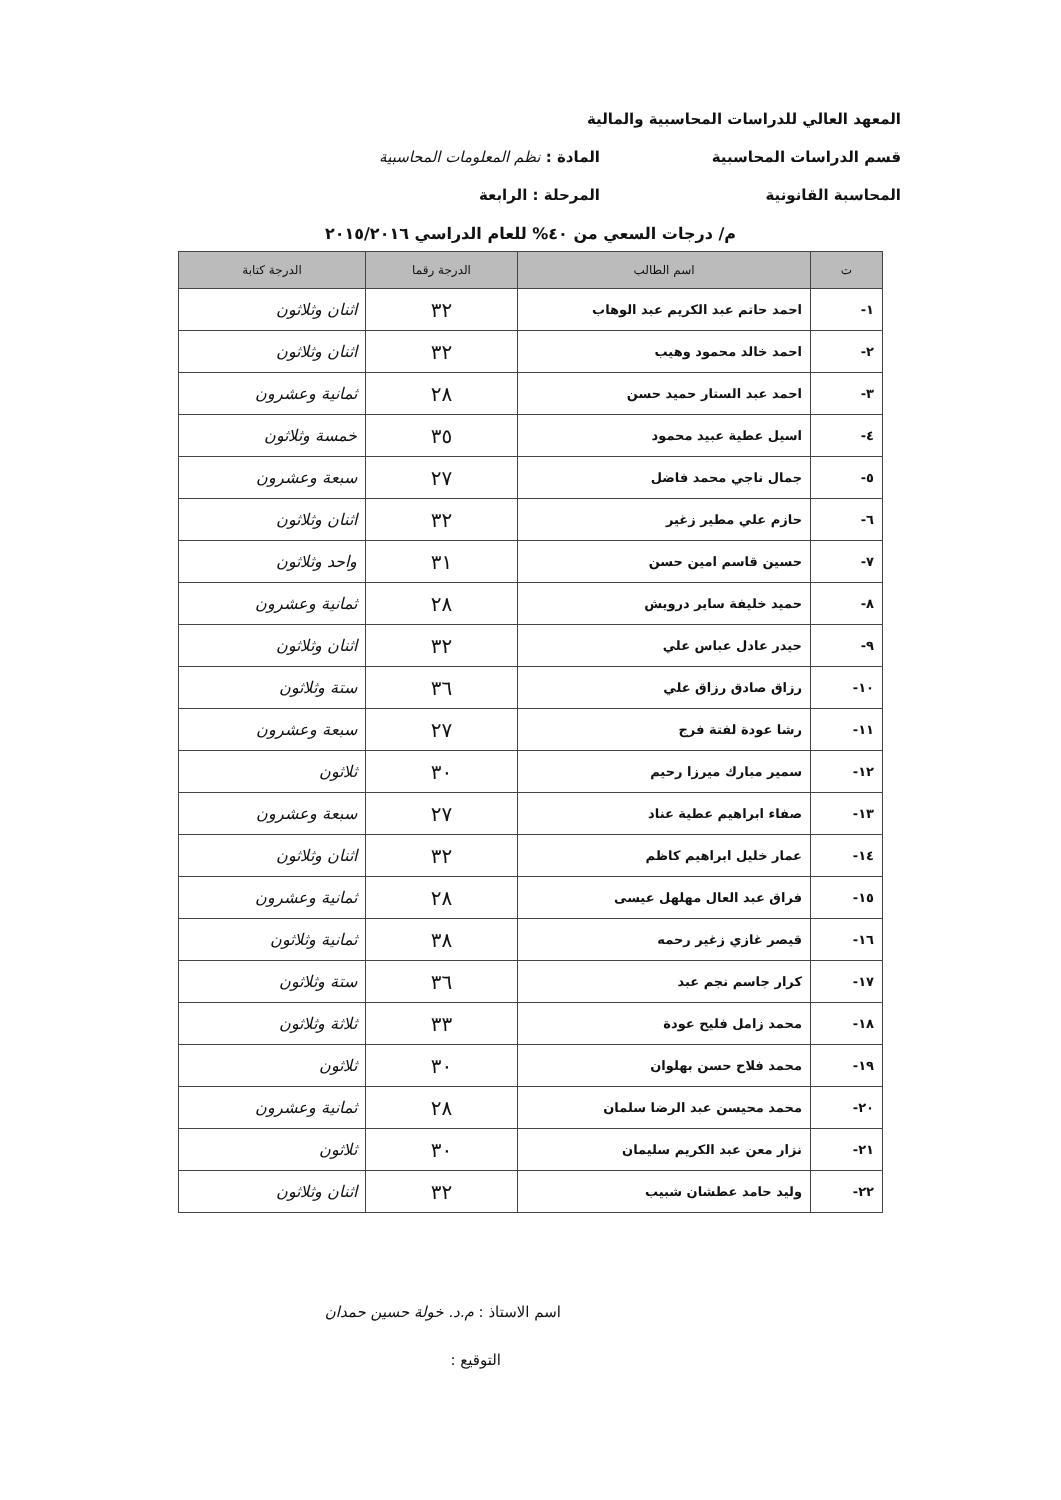المعهد العالي للدراسات المحاسبية والمالية
قسم الدراسات المحاسبية المادة : نظم المعلومات المحاسبية
المحاسبة القانونية المرحلة : الرابعة
م/ درجات السعي من ٤٠% للعام الدراسي ٢٠١٥/٢٠١٦
| ت | اسم الطالب | الدرجة رقما | الدرجة كتابة |
| --- | --- | --- | --- |
| ١- | احمد حاتم عبد الكريم عبد الوهاب | ٣٢ | اثنان وثلاثون |
| ٢- | احمد خالد محمود وهيب | ٣٢ | اثنان وثلاثون |
| ٣- | احمد عبد الستار حميد حسن | ٢٨ | ثمانية وعشرون |
| ٤- | اسيل عطية عبيد محمود | ٣٥ | خمسة وثلاثون |
| ٥- | جمال ناجي محمد فاضل | ٢٧ | سبعة وعشرون |
| ٦- | حازم علي مطير زغير | ٣٢ | اثنان وثلاثون |
| ٧- | حسين قاسم امين حسن | ٣١ | واحد وثلاثون |
| ٨- | حميد خليفة ساير درويش | ٢٨ | ثمانية وعشرون |
| ٩- | حيدر عادل عباس علي | ٣٢ | اثنان وثلاثون |
| ١٠- | رزاق صادق رزاق علي | ٣٦ | ستة وثلاثون |
| ١١- | رشا عودة لفتة فرج | ٢٧ | سبعة وعشرون |
| ١٢- | سمير مبارك ميرزا رحيم | ٣٠ | ثلاثون |
| ١٣- | صفاء ابراهيم عطية عناد | ٢٧ | سبعة وعشرون |
| ١٤- | عمار خليل ابراهيم كاظم | ٣٢ | اثنان وثلاثون |
| ١٥- | فراق عبد العال مهلهل عيسى | ٢٨ | ثمانية وعشرون |
| ١٦- | قيصر غازي زغير رحمه | ٣٨ | ثمانية وثلاثون |
| ١٧- | كرار جاسم نجم عبد | ٣٦ | ستة وثلاثون |
| ١٨- | محمد زامل فليح عودة | ٣٣ | ثلاثة وثلاثون |
| ١٩- | محمد فلاح حسن بهلوان | ٣٠ | ثلاثون |
| ٢٠- | محمد محيسن عبد الرضا سلمان | ٢٨ | ثمانية وعشرون |
| ٢١- | نزار معن عبد الكريم سليمان | ٣٠ | ثلاثون |
| ٢٢- | وليد حامد عطشان شبيب | ٣٢ | اثنان وثلاثون |
اسم الاستاذ : م.د. خولة حسين حمدان
التوقيع :